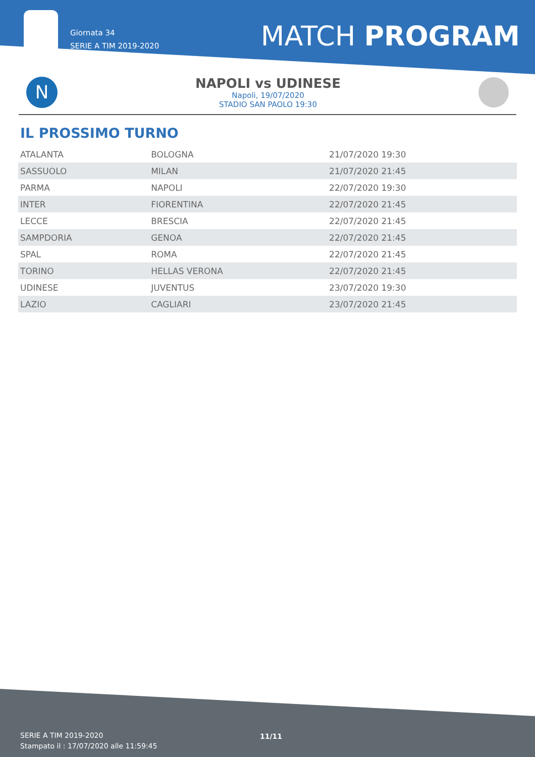Giornata 34
SERIE A TIM 2019-2020
MATCH PROGRAM
N
NAPOLI vs UDINESE
Napoli, 19/07/2020
STADIO SAN PAOLO 19:30
IL PROSSIMO TURNO
| ATALANTA | BOLOGNA | 21/07/2020 19:30 |
| SASSUOLO | MILAN | 21/07/2020 21:45 |
| PARMA | NAPOLI | 22/07/2020 19:30 |
| INTER | FIORENTINA | 22/07/2020 21:45 |
| LECCE | BRESCIA | 22/07/2020 21:45 |
| SAMPDORIA | GENOA | 22/07/2020 21:45 |
| SPAL | ROMA | 22/07/2020 21:45 |
| TORINO | HELLAS VERONA | 22/07/2020 21:45 |
| UDINESE | JUVENTUS | 23/07/2020 19:30 |
| LAZIO | CAGLIARI | 23/07/2020 21:45 |
SERIE A TIM 2019-2020
Stampato il : 17/07/2020 alle 11:59:45
11/11